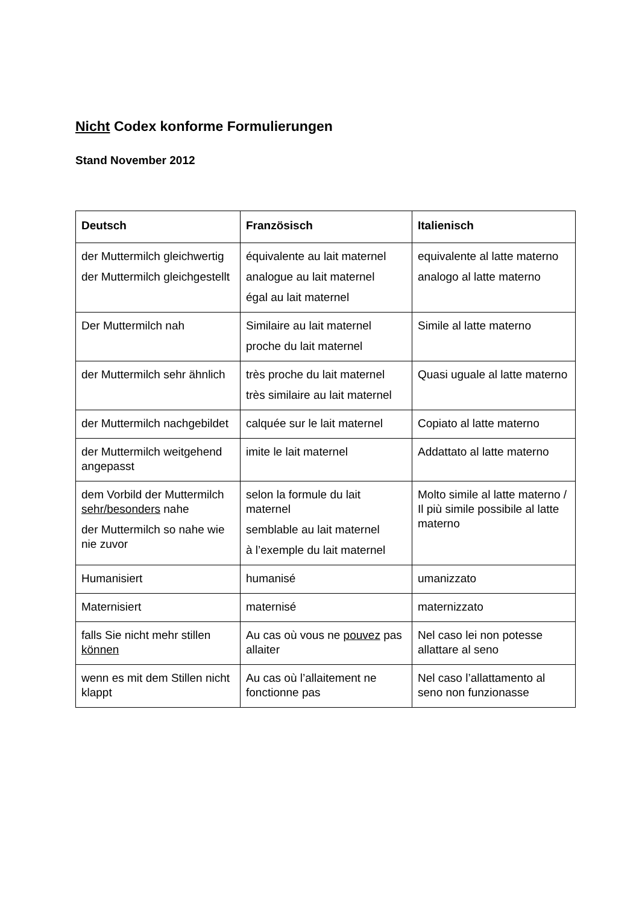Nicht Codex konforme Formulierungen
Stand November 2012
| Deutsch | Französisch | Italienisch |
| --- | --- | --- |
| der Muttermilch gleichwertig der Muttermilch gleichgestellt | équivalente au lait maternel analogue au lait maternel égal au lait maternel | equivalente al latte materno analogo al latte materno |
| Der Muttermilch nah | Similaire au lait maternel proche du lait maternel | Simile al latte materno |
| der Muttermilch sehr ähnlich | très proche du lait maternel très similaire au lait maternel | Quasi uguale al latte materno |
| der Muttermilch nachgebildet | calquée sur le lait maternel | Copiato al latte materno |
| der Muttermilch weitgehend angepasst | imite le lait maternel | Addattato al latte materno |
| dem Vorbild der Muttermilch sehr/besonders nahe der Muttermilch so nahe wie nie zuvor | selon la formule du lait maternel semblable au lait maternel à l’exemple du lait maternel | Molto simile al latte materno / Il più simile possibile al latte materno |
| Humanisiert | humanisé | umanizzato |
| Maternisiert | maternisé | maternizzato |
| falls Sie nicht mehr stillen können | Au cas où vous ne pouvez pas allaiter | Nel caso lei non potesse allattare al seno |
| wenn es mit dem Stillen nicht klappt | Au cas où l’allaitement ne fonctionne pas | Nel caso l’allattamento al seno non funzionasse |